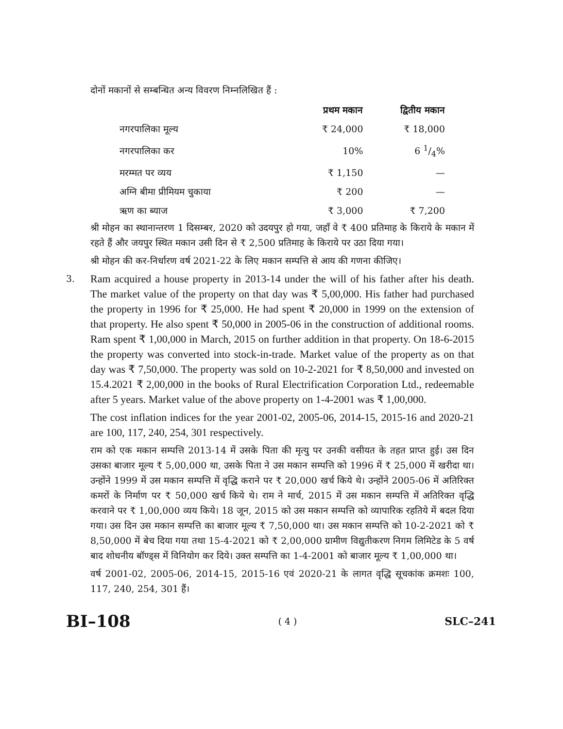दोनों मकानों से सम्बन्धित अन्य विवरण निम्नलिखित हैं :
| | प्रथम मकान | द्वितीय मकान |
| नगरपालिका मूल्य | ₹ 24,000 | ₹ 18,000 |
| नगरपालिका कर | 10% | 6 1/4% |
| मरम्मत पर व्यय | ₹ 1,150 | — |
| अग्नि बीमा प्रीमियम चुकाया | ₹ 200 | — |
| ऋण का ब्याज | ₹ 3,000 | ₹ 7,200 |
श्री मोहन का स्थानान्तरण 1 दिसम्बर, 2020 को उदयपुर हो गया, जहाँ वे ₹ 400 प्रतिमाह के किराये के मकान में रहते हैं और जयपुर स्थित मकान उसी दिन से ₹ 2,500 प्रतिमाह के किराये पर उठा दिया गया।
श्री मोहन की कर-निर्धारण वर्ष 2021-22 के लिए मकान सम्पत्ति से आय की गणना कीजिए।
3.
Ram acquired a house property in 2013-14 under the will of his father after his death. The market value of the property on that day was ₹ 5,00,000. His father had purchased the property in 1996 for ₹ 25,000. He had spent ₹ 20,000 in 1999 on the extension of that property. He also spent ₹ 50,000 in 2005-06 in the construction of additional rooms. Ram spent ₹ 1,00,000 in March, 2015 on further addition in that property. On 18-6-2015 the property was converted into stock-in-trade. Market value of the property as on that day was ₹ 7,50,000. The property was sold on 10-2-2021 for ₹ 8,50,000 and invested on 15.4.2021 ₹ 2,00,000 in the books of Rural Electrification Corporation Ltd., redeemable after 5 years. Market value of the above property on 1-4-2001 was ₹ 1,00,000.
The cost inflation indices for the year 2001-02, 2005-06, 2014-15, 2015-16 and 2020-21 are 100, 117, 240, 254, 301 respectively.
राम को एक मकान सम्पत्ति 2013-14 में उसके पिता की मृत्यु पर उनकी वसीयत के तहत प्राप्त हुई। उस दिन उसका बाजार मूल्य ₹ 5,00,000 था, उसके पिता ने उस मकान सम्पत्ति को 1996 में ₹ 25,000 में खरीदा था। उन्होंने 1999 में उस मकान सम्पत्ति में वृद्धि कराने पर ₹ 20,000 खर्च किये थे। उन्होंने 2005-06 में अतिरिक्त कमरों के निर्माण पर ₹ 50,000 खर्च किये थे। राम ने मार्च, 2015 में उस मकान सम्पत्ति में अतिरिक्त वृद्धि करवाने पर ₹ 1,00,000 व्यय किये। 18 जून, 2015 को उस मकान सम्पत्ति को व्यापारिक रहतिये में बदल दिया गया। उस दिन उस मकान सम्पत्ति का बाजार मूल्य ₹ 7,50,000 था। उस मकान सम्पत्ति को 10-2-2021 को ₹ 8,50,000 में बेच दिया गया तथा 15-4-2021 को ₹ 2,00,000 ग्रामीण विद्युतीकरण निगम लिमिटेड के 5 वर्ष बाद शोधनीय बॉण्ड्स में विनियोग कर दिये। उक्त सम्पत्ति का 1-4-2001 को बाजार मूल्य ₹ 1,00,000 था।
वर्ष 2001-02, 2005-06, 2014-15, 2015-16 एवं 2020-21 के लागत वृद्धि सूचकांक क्रमशः 100, 117, 240, 254, 301 हैं।
BI–108 ( 4 ) SLC–241